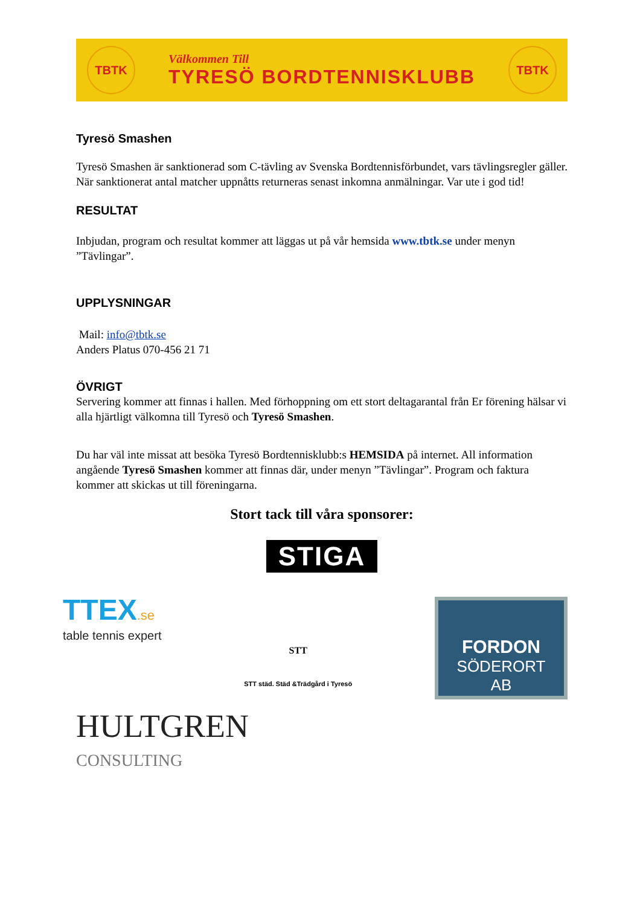TBTK
Välkommen Till
TYRESÖ BORDTENNISKLUBB
TBTK
Tyresö Smashen
Tyresö Smashen är sanktionerad som C-tävling av Svenska Bordtennisförbundet, vars tävlingsregler gäller. När sanktionerat antal matcher uppnåtts returneras senast inkomna anmälningar. Var ute i god tid!
RESULTAT
Inbjudan, program och resultat kommer att läggas ut på vår hemsida www.tbtk.se under menyn ”Tävlingar”.
UPPLYSNINGAR
Mail: info@tbtk.se
Anders Platus 070-456 21 71
ÖVRIGT
Servering kommer att finnas i hallen. Med förhoppning om ett stort deltagarantal från Er förening hälsar vi alla hjärtligt välkomna till Tyresö och Tyresö Smashen.
Du har väl inte missat att besöka Tyresö Bordtennisklubb:s HEMSIDA på internet. All information angående Tyresö Smashen kommer att finnas där, under menyn ”Tävlingar”. Program och faktura kommer att skickas ut till föreningarna.
Stort tack till våra sponsorer:
STIGA
TTEX.se
table tennis expert
STT
STT städ. Städ &Trädgård i Tyresö
FORDON
SÖDERORT
AB
HULTGREN
CONSULTING